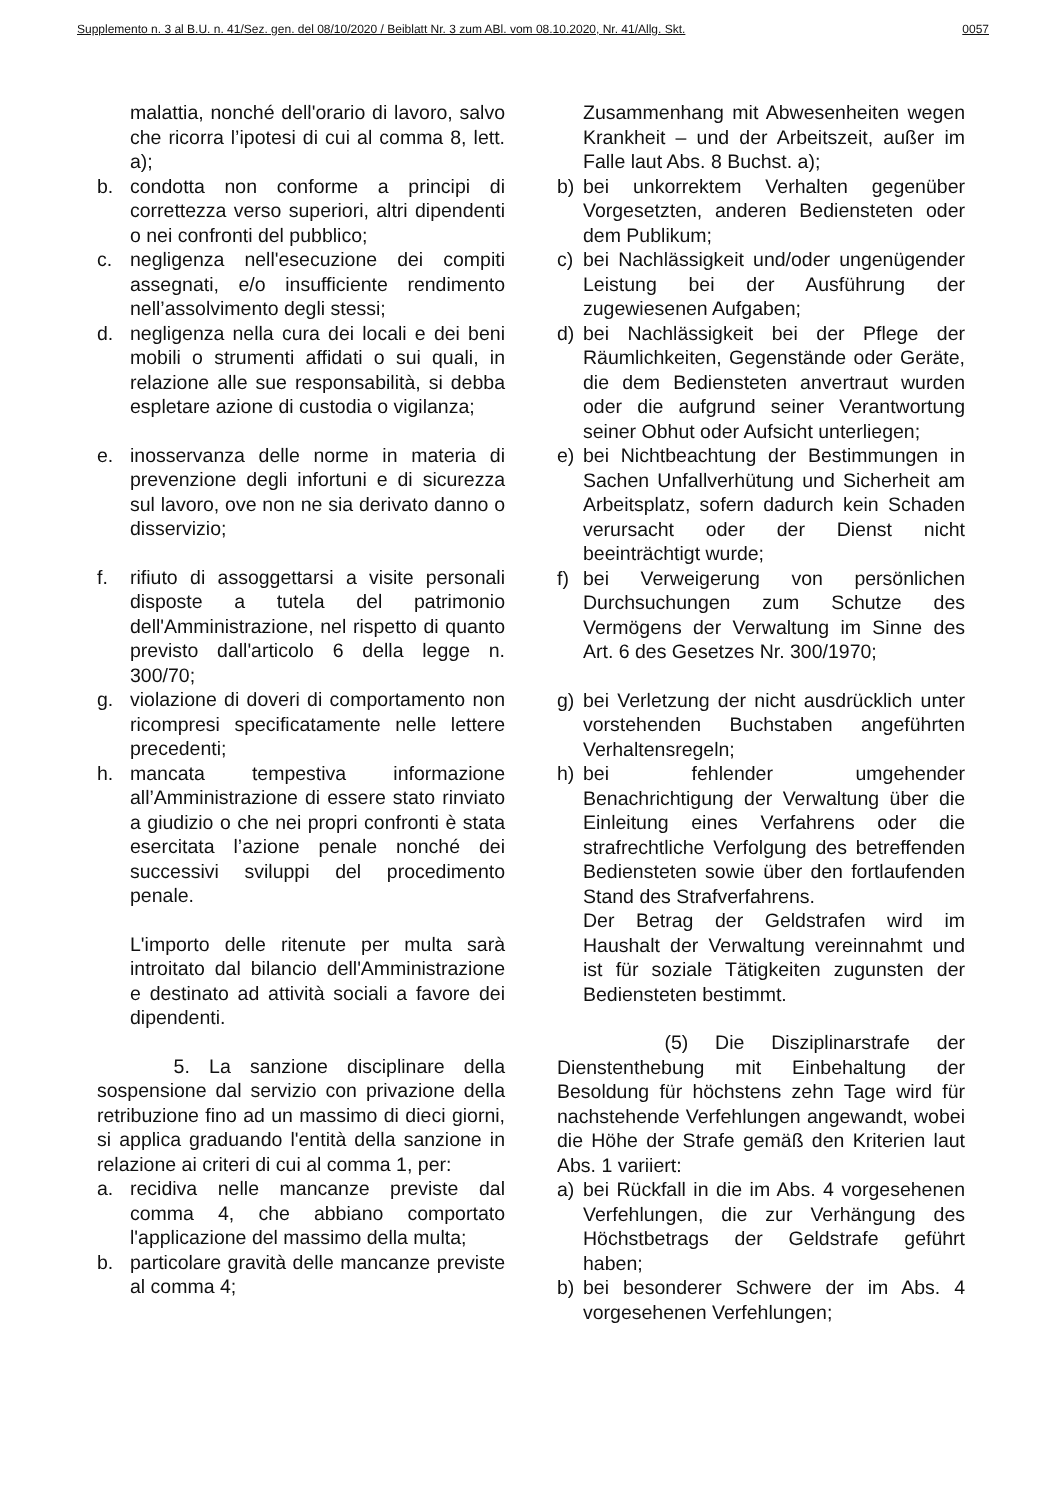Supplemento n. 3 al B.U. n. 41/Sez. gen. del 08/10/2020 / Beiblatt Nr. 3 zum ABl. vom 08.10.2020, Nr. 41/Allg. Skt. 0057
malattia, nonché dell'orario di lavoro, salvo che ricorra l’ipotesi di cui al comma 8, lett. a);
b. condotta non conforme a principi di correttezza verso superiori, altri dipendenti o nei confronti del pubblico;
c. negligenza nell'esecuzione dei compiti assegnati, e/o insufficiente rendimento nell’assolvimento degli stessi;
d. negligenza nella cura dei locali e dei beni mobili o strumenti affidati o sui quali, in relazione alle sue responsabilità, si debba espletare azione di custodia o vigilanza;
e. inosservanza delle norme in materia di prevenzione degli infortuni e di sicurezza sul lavoro, ove non ne sia derivato danno o disservizio;
f. rifiuto di assoggettarsi a visite personali disposte a tutela del patrimonio dell'Amministrazione, nel rispetto di quanto previsto dall'articolo 6 della legge n. 300/70;
g. violazione di doveri di comportamento non ricompresi specificatamente nelle lettere precedenti;
h. mancata tempestiva informazione all’Amministrazione di essere stato rinviato a giudizio o che nei propri confronti è stata esercitata l’azione penale nonché dei successivi sviluppi del procedimento penale.
L'importo delle ritenute per multa sarà introitato dal bilancio dell'Amministrazione e destinato ad attività sociali a favore dei dipendenti.
5. La sanzione disciplinare della sospensione dal servizio con privazione della retribuzione fino ad un massimo di dieci giorni, si applica graduando l'entità della sanzione in relazione ai criteri di cui al comma 1, per:
a. recidiva nelle mancanze previste dal comma 4, che abbiano comportato l'applicazione del massimo della multa;
b. particolare gravità delle mancanze previste al comma 4;
Zusammenhang mit Abwesenheiten wegen Krankheit – und der Arbeitszeit, außer im Falle laut Abs. 8 Buchst. a);
b) bei unkorrektem Verhalten gegenüber Vorgesetzten, anderen Bediensteten oder dem Publikum;
c) bei Nachlässigkeit und/oder ungenügender Leistung bei der Ausführung der zugewiesenen Aufgaben;
d) bei Nachlässigkeit bei der Pflege der Räumlichkeiten, Gegenstände oder Geräte, die dem Bediensteten anvertraut wurden oder die aufgrund seiner Verantwortung seiner Obhut oder Aufsicht unterliegen;
e) bei Nichtbeachtung der Bestimmungen in Sachen Unfallverhütung und Sicherheit am Arbeitsplatz, sofern dadurch kein Schaden verursacht oder der Dienst nicht beeinträchtigt wurde;
f) bei Verweigerung von persönlichen Durchsuchungen zum Schutze des Vermögens der Verwaltung im Sinne des Art. 6 des Gesetzes Nr. 300/1970;
g) bei Verletzung der nicht ausdrücklich unter vorstehenden Buchstaben angeführten Verhaltensregeln;
h) bei fehlender umgehender Benachrichtigung der Verwaltung über die Einleitung eines Verfahrens oder die strafrechtliche Verfolgung des betreffenden Bediensteten sowie über den fortlaufenden Stand des Strafverfahrens.
Der Betrag der Geldstrafen wird im Haushalt der Verwaltung vereinnahmt und ist für soziale Tätigkeiten zugunsten der Bediensteten bestimmt.
(5) Die Disziplinarstrafe der Dienstenthebung mit Einbehaltung der Besoldung für höchstens zehn Tage wird für nachstehende Verfehlungen angewandt, wobei die Höhe der Strafe gemäß den Kriterien laut Abs. 1 variiert:
a) bei Rückfall in die im Abs. 4 vorgesehenen Verfehlungen, die zur Verhängung des Höchstbetrags der Geldstrafe geführt haben;
b) bei besonderer Schwere der im Abs. 4 vorgesehenen Verfehlungen;